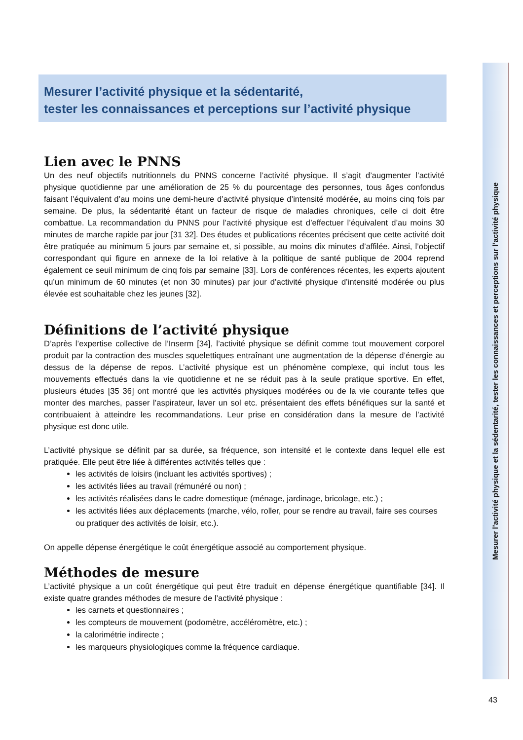Mesurer l’activité physique et la sédentarité,
tester les connaissances et perceptions sur l’activité physique
Lien avec le PNNS
Un des neuf objectifs nutritionnels du PNNS concerne l’activité physique. Il s’agit d’augmenter l’activité physique quotidienne par une amélioration de 25 % du pourcentage des personnes, tous âges confondus faisant l’équivalent d’au moins une demi-heure d’activité physique d’intensité modérée, au moins cinq fois par semaine. De plus, la sédentarité étant un facteur de risque de maladies chroniques, celle ci doit être combattue. La recommandation du PNNS pour l’activité physique est d’effectuer l’équivalent d’au moins 30 minutes de marche rapide par jour [31 32]. Des études et publications récentes précisent que cette activité doit être pratiquée au minimum 5 jours par semaine et, si possible, au moins dix minutes d’affilée. Ainsi, l’objectif correspondant qui figure en annexe de la loi relative à la politique de santé publique de 2004 reprend également ce seuil minimum de cinq fois par semaine [33]. Lors de conférences récentes, les experts ajoutent qu’un minimum de 60 minutes (et non 30 minutes) par jour d’activité physique d’intensité modérée ou plus élevée est souhaitable chez les jeunes [32].
Définitions de l’activité physique
D’après l’expertise collective de l’Inserm [34], l’activité physique se définit comme tout mouvement corporel produit par la contraction des muscles squelettiques entraînant une augmentation de la dépense d’énergie au dessus de la dépense de repos. L’activité physique est un phénomène complexe, qui inclut tous les mouvements effectués dans la vie quotidienne et ne se réduit pas à la seule pratique sportive. En effet, plusieurs études [35 36] ont montré que les activités physiques modérées ou de la vie courante telles que monter des marches, passer l’aspirateur, laver un sol etc. présentaient des effets bénéfiques sur la santé et contribuaient à atteindre les recommandations. Leur prise en considération dans la mesure de l’activité physique est donc utile.
L’activité physique se définit par sa durée, sa fréquence, son intensité et le contexte dans lequel elle est pratiquée. Elle peut être liée à différentes activités telles que :
les activités de loisirs (incluant les activités sportives) ;
les activités liées au travail (rémunéré ou non) ;
les activités réalisées dans le cadre domestique (ménage, jardinage, bricolage, etc.) ;
les activités liées aux déplacements (marche, vélo, roller, pour se rendre au travail, faire ses courses ou pratiquer des activités de loisir, etc.).
On appelle dépense énergétique le coût énergétique associé au comportement physique.
Méthodes de mesure
L’activité physique a un coût énergétique qui peut être traduit en dépense énergétique quantifiable [34]. Il existe quatre grandes méthodes de mesure de l’activité physique :
les carnets et questionnaires ;
les compteurs de mouvement (podomètre, accéléromètre, etc.) ;
la calorimétrie indirecte ;
les marqueurs physiologiques comme la fréquence cardiaque.
Mesurer l’activité physique et la sédentarité, tester les connaissances et perceptions sur l’activité physique
43